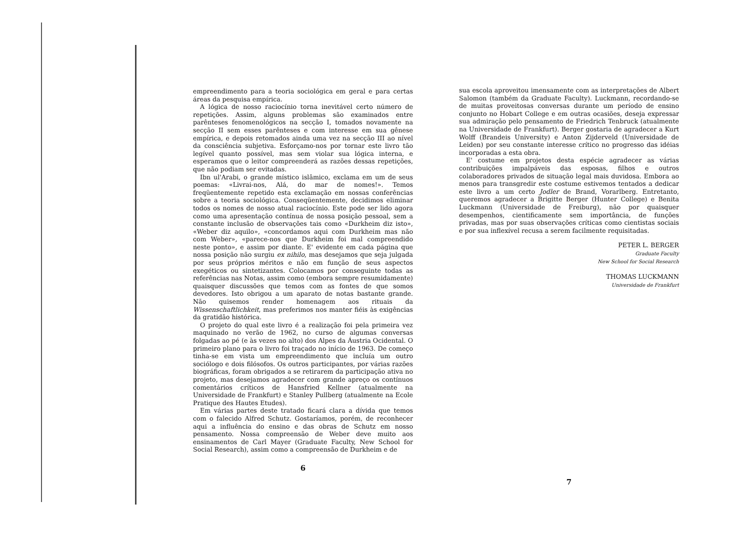empreendimento para a teoria sociológica em geral e para certas áreas da pesquisa empírica.
A lógica de nosso raciocínio torna inevitável certo número de repetições. Assim, alguns problemas são examinados entre parênteses fenomenológicos na secção I, tomados novamente na secção II sem esses parênteses e com interesse em sua gênese empírica, e depois retomados ainda uma vez na secção III ao nível da consciência subjetiva. Esforçamo-nos por tornar este livro tão legível quanto possível, mas sem violar sua lógica interna, e esperamos que o leitor compreenderá as razões dessas repetições, que não podiam ser evitadas.
Ibn ul'Arabi, o grande místico islâmico, exclama em um de seus poemas: «Livrai-nos, Alá, do mar de nomes!». Temos freqüentemente repetido esta exclamação em nossas conferências sobre a teoria sociológica. Conseqüentemente, decidimos eliminar todos os nomes de nosso atual raciocínio. Este pode ser lido agora como uma apresentação contínua de nossa posição pessoal, sem a constante inclusão de observações tais como «Durkheim diz isto», «Weber diz aquilo», «concordamos aqui com Durkheim mas não com Weber», «parece-nos que Durkheim foi mal compreendido neste ponto», e assim por diante. E' evidente em cada página que nossa posição não surgiu ex nihilo, mas desejamos que seja julgada por seus próprios méritos e não em função de seus aspectos exegéticos ou sintetizantes. Colocamos por conseguinte todas as referências nas Notas, assim como (embora sempre resumidamente) quaisquer discussões que temos com as fontes de que somos devedores. Isto obrigou a um aparato de notas bastante grande. Não quisemos render homenagem aos rituais da Wissenschaftlichkeit, mas preferimos nos manter fiéis às exigências da gratidão histórica.
O projeto do qual este livro é a realização foi pela primeira vez maquinado no verão de 1962, no curso de algumas conversas folgadas ao pé (e às vezes no alto) dos Alpes da Áustria Ocidental. O primeiro plano para o livro foi traçado no início de 1963. De começo tinha-se em vista um empreendimento que incluía um outro sociólogo e dois filósofos. Os outros participantes, por várias razões biográficas, foram obrigados a se retirarem da participação ativa no projeto, mas desejamos agradecer com grande apreço os contínuos comentários críticos de Hansfried Kellner (atualmente na Universidade de Frankfurt) e Stanley Pullberg (atualmente na Ecole Pratique des Hautes Etudes).
Em várias partes deste tratado ficará clara a dívida que temos com o falecido Alfred Schutz. Gostaríamos, porém, de reconhecer aqui a influência do ensino e das obras de Schutz em nosso pensamento. Nossa compreensão de Weber deve muito aos ensinamentos de Carl Mayer (Graduate Faculty, New School for Social Research), assim como a compreensão de Durkheim e de
6
sua escola aproveitou imensamente com as interpretações de Albert Salomon (também da Graduate Faculty). Luckmann, recordando-se de muitas proveitosas conversas durante um período de ensino conjunto no Hobart College e em outras ocasiões, deseja expressar sua admiração pelo pensamento de Friedrich Tenbruck (atualmente na Universidade de Frankfurt). Berger gostaria de agradecer a Kurt Wolff (Brandeis University) e Anton Zijderveld (Universidade de Leiden) por seu constante interesse crítico no progresso das idéias incorporadas a esta obra.
E' costume em projetos desta espécie agradecer as várias contribuições impalpáveis das esposas, filhos e outros colaboradores privados de situação legal mais duvidosa. Embora ao menos para transgredir este costume estivemos tentados a dedicar este livro a um certo Jodler de Brand, Vorarlberg. Entretanto, queremos agradecer a Brigitte Berger (Hunter College) e Benita Luckmann (Universidade de Freiburg), não por quaisquer desempenhos, cientificamente sem importância, de funções privadas, mas por suas observações críticas como cientistas sociais e por sua inflexível recusa a serem facilmente requisitadas.
PETER L. BERGER
Graduate Faculty
New School for Social Research
THOMAS LUCKMANN
Universidade de Frankfurt
7